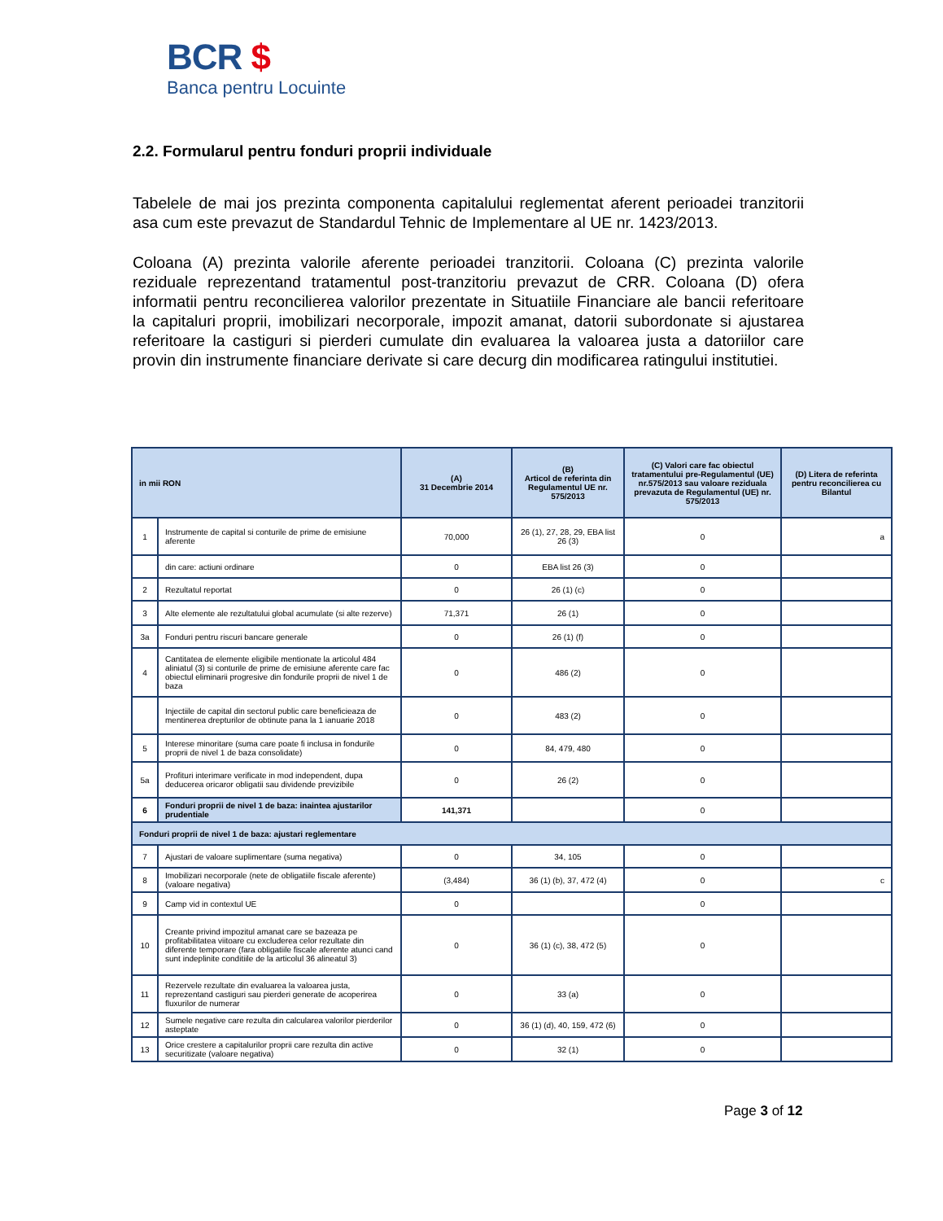BCR $
Banca pentru Locuinte
2.2. Formularul pentru fonduri proprii individuale
Tabelele de mai jos prezinta componenta capitalului reglementat aferent perioadei tranzitorii asa cum este prevazut de Standardul Tehnic de Implementare al UE nr. 1423/2013.
Coloana (A) prezinta valorile aferente perioadei tranzitorii. Coloana (C) prezinta valorile reziduale reprezentand tratamentul post-tranzitoriu prevazut de CRR. Coloana (D) ofera informatii pentru reconcilierea valorilor prezentate in Situatiile Financiare ale bancii referitoare la capitaluri proprii, imobilizari necorporale, impozit amanat, datorii subordonate si ajustarea referitoare la castiguri si pierderi cumulate din evaluarea la valoarea justa a datoriilor care provin din instrumente financiare derivate si care decurg din modificarea ratingului institutiei.
| in mii RON | | (A) 31 Decembrie 2014 | (B) Articol de referinta din Regulamentul UE nr. 575/2013 | (C) Valori care fac obiectul tratamentului pre-Regulamentul (UE) nr.575/2013 sau valoare reziduala prevazuta de Regulamentul (UE) nr. 575/2013 | (D) Litera de referinta pentru reconcilierea cu Bilantul |
| --- | --- | --- | --- | --- | --- |
| 1 | Instrumente de capital si conturile de prime de emisiune aferente | 70,000 | 26 (1), 27, 28, 29, EBA list 26 (3) | 0 | a |
| | din care: actiuni ordinare | 0 | EBA list 26 (3) | 0 | |
| 2 | Rezultatul reportat | 0 | 26 (1) (c) | 0 | |
| 3 | Alte elemente ale rezultatului global acumulate (si alte rezerve) | 71,371 | 26 (1) | 0 | |
| 3a | Fonduri pentru riscuri bancare generale | 0 | 26 (1) (f) | 0 | |
| 4 | Cantitatea de elemente eligibile mentionate la articolul 484 aliniatul (3) si conturile de prime de emisiune aferente care fac obiectul eliminarii progresive din fondurile proprii de nivel 1 de baza | 0 | 486 (2) | 0 | |
| | Injectiile de capital din sectorul public care beneficieaza de mentinerea drepturilor de obtinute pana la 1 ianuarie 2018 | 0 | 483 (2) | 0 | |
| 5 | Interese minoritare (suma care poate fi inclusa in fondurile proprii de nivel 1 de baza consolidate) | 0 | 84, 479, 480 | 0 | |
| 5a | Profituri interimare verificate in mod independent, dupa deducerea oricaror obligatii sau dividende previzibile | 0 | 26 (2) | 0 | |
| 6 | Fonduri proprii de nivel 1 de baza: inaintea ajustarilor prudentiale | 141,371 | | 0 | |
| Fonduri proprii de nivel 1 de baza: ajustari reglementare | | | | | |
| 7 | Ajustari de valoare suplimentare (suma negativa) | 0 | 34, 105 | 0 | |
| 8 | Imobilizari necorporale (nete de obligatiile fiscale aferente) (valoare negativa) | (3,484) | 36 (1) (b), 37, 472 (4) | 0 | c |
| 9 | Camp vid in contextul UE | 0 | | 0 | |
| 10 | Creante privind impozitul amanat care se bazeaza pe profitabilitatea viitoare cu excluderea celor rezultate din diferente temporare (fara obligatiile fiscale aferente atunci cand sunt indeplinite conditiile de la articolul 36 alineatul 3) | 0 | 36 (1) (c), 38, 472 (5) | 0 | |
| 11 | Rezervele rezultate din evaluarea la valoarea justa, reprezentand castiguri sau pierderi generate de acoperirea fluxurilor de numerar | 0 | 33 (a) | 0 | |
| 12 | Sumele negative care rezulta din calcularea valorilor pierderilor asteptate | 0 | 36 (1) (d), 40, 159, 472 (6) | 0 | |
| 13 | Orice crestere a capitalurilor proprii care rezulta din active securitizate (valoare negativa) | 0 | 32 (1) | 0 | |
Page 3 of 12